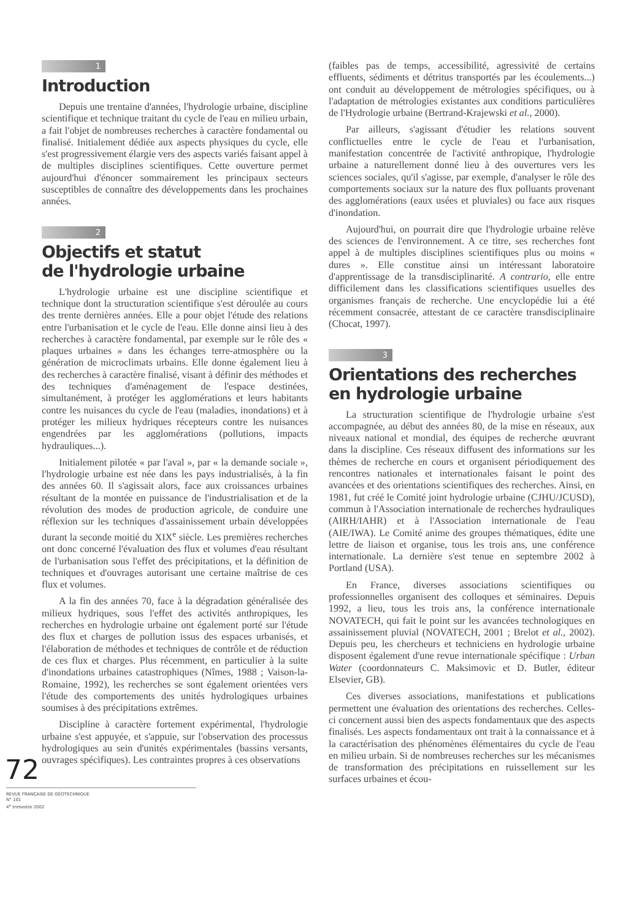1
Introduction
Depuis une trentaine d'années, l'hydrologie urbaine, discipline scientifique et technique traitant du cycle de l'eau en milieu urbain, a fait l'objet de nombreuses recherches à caractère fondamental ou finalisé. Initialement dédiée aux aspects physiques du cycle, elle s'est progressivement élargie vers des aspects variés faisant appel à de multiples disciplines scientifiques. Cette ouverture permet aujourd'hui d'énoncer sommairement les principaux secteurs susceptibles de connaître des développements dans les prochaines années.
2
Objectifs et statut
de l'hydrologie urbaine
L'hydrologie urbaine est une discipline scientifique et technique dont la structuration scientifique s'est déroulée au cours des trente dernières années. Elle a pour objet l'étude des relations entre l'urbanisation et le cycle de l'eau. Elle donne ainsi lieu à des recherches à caractère fondamental, par exemple sur le rôle des « plaques urbaines » dans les échanges terre-atmosphère ou la génération de microclimats urbains. Elle donne également lieu à des recherches à caractère finalisé, visant à définir des méthodes et des techniques d'aménagement de l'espace destinées, simultanément, à protéger les agglomérations et leurs habitants contre les nuisances du cycle de l'eau (maladies, inondations) et à protéger les milieux hydriques récepteurs contre les nuisances engendrées par les agglomérations (pollutions, impacts hydrauliques...).
Initialement pilotée « par l'aval », par « la demande sociale », l'hydrologie urbaine est née dans les pays industrialisés, à la fin des années 60. Il s'agissait alors, face aux croissances urbaines résultant de la montée en puissance de l'industrialisation et de la révolution des modes de production agricole, de conduire une réflexion sur les techniques d'assainissement urbain développées durant la seconde moitié du XIX<sup>e</sup> siècle. Les premières recherches ont donc concerné l'évaluation des flux et volumes d'eau résultant de l'urbanisation sous l'effet des précipitations, et la définition de techniques et d'ouvrages autorisant une certaine maîtrise de ces flux et volumes.
A la fin des années 70, face à la dégradation généralisée des milieux hydriques, sous l'effet des activités anthropiques, les recherches en hydrologie urbaine ont également porté sur l'étude des flux et charges de pollution issus des espaces urbanisés, et l'élaboration de méthodes et techniques de contrôle et de réduction de ces flux et charges. Plus récemment, en particulier à la suite d'inondations urbaines catastrophiques (Nîmes, 1988 ; Vaison-la-Romaine, 1992), les recherches se sont également orientées vers l'étude des comportements des unités hydrologiques urbaines soumises à des précipitations extrêmes.
Discipline à caractère fortement expérimental, l'hydrologie urbaine s'est appuyée, et s'appuie, sur l'observation des processus hydrologiques au sein d'unités expérimentales (bassins versants, ouvrages spécifiques). Les contraintes propres à ces observations
(faibles pas de temps, accessibilité, agressivité de certains effluents, sédiments et détritus transportés par les écoulements...) ont conduit au développement de métrologies spécifiques, ou à l'adaptation de métrologies existantes aux conditions particulières de l'Hydrologie urbaine (Bertrand-Krajewski et al., 2000).
Par ailleurs, s'agissant d'étudier les relations souvent conflictuelles entre le cycle de l'eau et l'urbanisation, manifestation concentrée de l'activité anthropique, l'hydrologie urbaine a naturellement donné lieu à des ouvertures vers les sciences sociales, qu'il s'agisse, par exemple, d'analyser le rôle des comportements sociaux sur la nature des flux polluants provenant des agglomérations (eaux usées et pluviales) ou face aux risques d'inondation.
Aujourd'hui, on pourrait dire que l'hydrologie urbaine relève des sciences de l'environnement. A ce titre, ses recherches font appel à de multiples disciplines scientifiques plus ou moins « dures ». Elle constitue ainsi un intéressant laboratoire d'apprentissage de la transdisciplinarité. A contrario, elle entre difficilement dans les classifications scientifiques usuelles des organismes français de recherche. Une encyclopédie lui a été récemment consacrée, attestant de ce caractère transdisciplinaire (Chocat, 1997).
3
Orientations des recherches
en hydrologie urbaine
La structuration scientifique de l'hydrologie urbaine s'est accompagnée, au début des années 80, de la mise en réseaux, aux niveaux national et mondial, des équipes de recherche œuvrant dans la discipline. Ces réseaux diffusent des informations sur les thèmes de recherche en cours et organisent périodiquement des rencontres nationales et internationales faisant le point des avancées et des orientations scientifiques des recherches. Ainsi, en 1981, fut créé le Comité joint hydrologie urbaine (CJHU/JCUSD), commun à l'Association internationale de recherches hydrauliques (AIRH/IAHR) et à l'Association internationale de l'eau (AIE/IWA). Le Comité anime des groupes thématiques, édite une lettre de liaison et organise, tous les trois ans, une conférence internationale. La dernière s'est tenue en septembre 2002 à Portland (USA).
En France, diverses associations scientifiques ou professionnelles organisent des colloques et séminaires. Depuis 1992, a lieu, tous les trois ans, la conférence internationale NOVATECH, qui fait le point sur les avancées technologiques en assainissement pluvial (NOVATECH, 2001 ; Brelot et al., 2002). Depuis peu, les chercheurs et techniciens en hydrologie urbaine disposent également d'une revue internationale spécifique : Urban Water (coordonnateurs C. Maksimovic et D. Butler, éditeur Elsevier, GB).
Ces diverses associations, manifestations et publications permettent une évaluation des orientations des recherches. Celles-ci concernent aussi bien des aspects fondamentaux que des aspects finalisés. Les aspects fondamentaux ont trait à la connaissance et à la caractérisation des phénomènes élémentaires du cycle de l'eau en milieu urbain. Si de nombreuses recherches sur les mécanismes de transformation des précipitations en ruissellement sur les surfaces urbaines et écou-
72
REVUE FRANÇAISE DE GÉOTECHNIQUE
N° 101
4<sup>e</sup> trimestre 2002